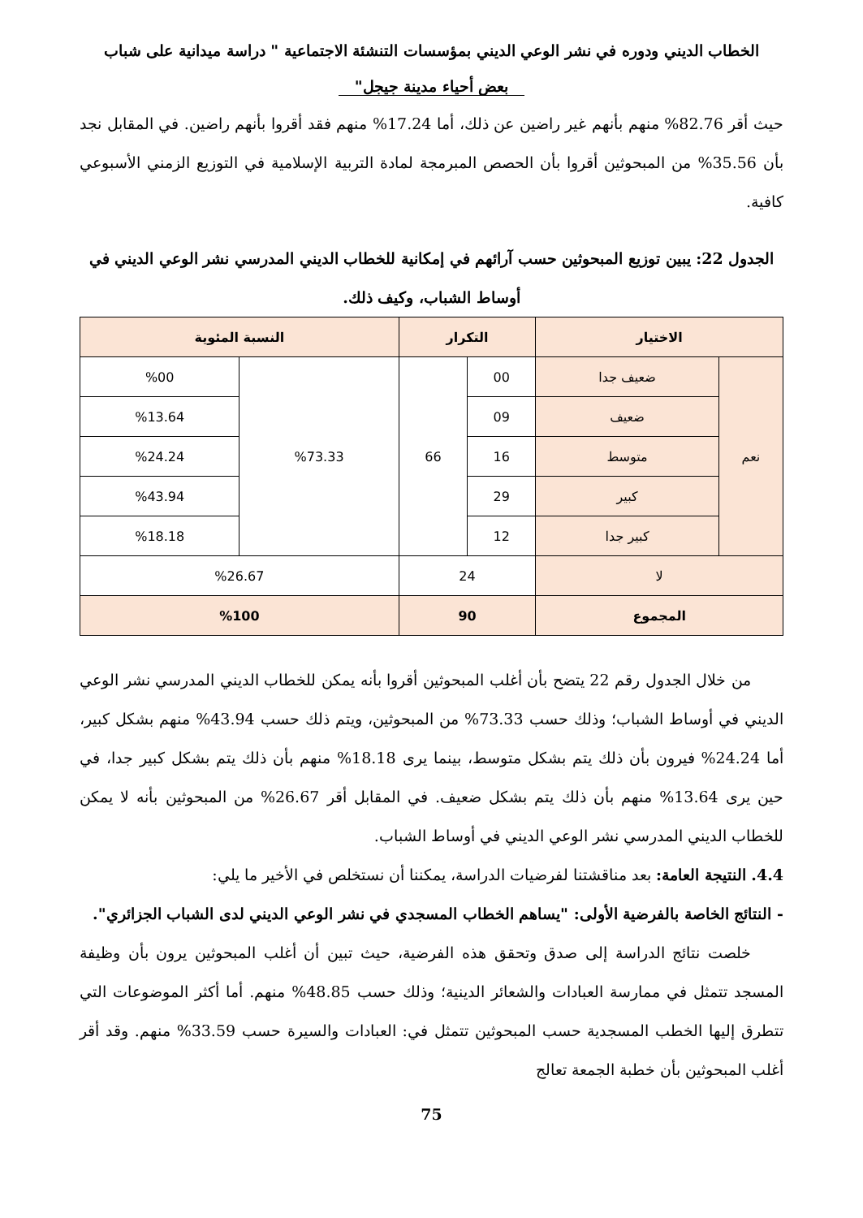الخطاب الديني ودوره في نشر الوعي الديني بمؤسسات التنشئة الاجتماعية " دراسة ميدانية على شباب
بعض أحياء مدينة جيجل"
حيث أقر 82.76% منهم بأنهم غير راضين عن ذلك، أما 17.24% منهم فقد أقروا بأنهم راضين. في المقابل نجد بأن 35.56% من المبحوثين أقروا بأن الحصص المبرمجة لمادة التربية الإسلامية في التوزيع الزمني الأسبوعي كافية.
الجدول 22: يبين توزيع المبحوثين حسب آرائهم في إمكانية للخطاب الديني المدرسي نشر الوعي الديني في أوساط الشباب، وكيف ذلك.
| الاختيار | | التكرار | | النسبة المئوية | |
| --- | --- | --- | --- | --- | --- |
| نعم | ضعيف جدا | 00 | 66 | %73.33 | %00 |
| | ضعيف | 09 | | | %13.64 |
| | متوسط | 16 | | | %24.24 |
| | كبير | 29 | | | %43.94 |
| | كبير جدا | 12 | | | %18.18 |
| لا | | 24 | | %26.67 | |
| المجموع | | 90 | | %100 | |
من خلال الجدول رقم 22 يتضح بأن أغلب المبحوثين أقروا بأنه يمكن للخطاب الديني المدرسي نشر الوعي الديني في أوساط الشباب؛ وذلك حسب 73.33% من المبحوثين، ويتم ذلك حسب 43.94% منهم بشكل كبير، أما 24.24% فيرون بأن ذلك يتم بشكل متوسط، بينما يرى 18.18% منهم بأن ذلك يتم بشكل كبير جدا، في حين يرى 13.64% منهم بأن ذلك يتم بشكل ضعيف. في المقابل أقر 26.67% من المبحوثين بأنه لا يمكن للخطاب الديني المدرسي نشر الوعي الديني في أوساط الشباب.
4.4. النتيجة العامة: بعد مناقشتنا لفرضيات الدراسة، يمكننا أن نستخلص في الأخير ما يلي:
- النتائج الخاصة بالفرضية الأولى: "يساهم الخطاب المسجدي في نشر الوعي الديني لدى الشباب الجزائري".
خلصت نتائج الدراسة إلى صدق وتحقق هذه الفرضية، حيث تبين أن أغلب المبحوثين يرون بأن وظيفة المسجد تتمثل في ممارسة العبادات والشعائر الدينية؛ وذلك حسب 48.85% منهم. أما أكثر الموضوعات التي تتطرق إليها الخطب المسجدية حسب المبحوثين تتمثل في: العبادات والسيرة حسب 33.59% منهم. وقد أقر أغلب المبحوثين بأن خطبة الجمعة تعالج
75